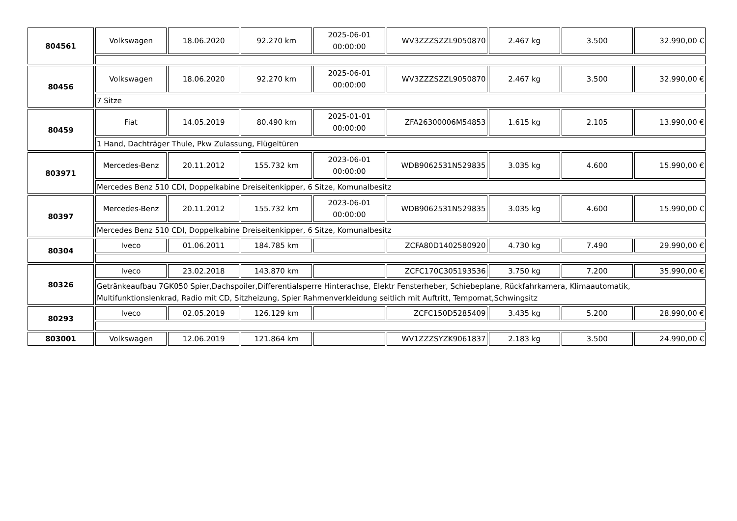| 804561 | Volkswagen | 18.06.2020 | 92.270 km | 2025-06-01 00:00:00 | WV3ZZZSZZL9050870 | 2.467 kg | 3.500 | 32.990,00 € |
| 80456 | Volkswagen | 18.06.2020 | 92.270 km | 2025-06-01 00:00:00 | WV3ZZZSZZL9050870 | 2.467 kg | 3.500 | 32.990,00 € |
| | 7 Sitze | | | | | | | |
| 80459 | Fiat | 14.05.2019 | 80.490 km | 2025-01-01 00:00:00 | ZFA26300006M54853 | 1.615 kg | 2.105 | 13.990,00 € |
| | 1 Hand, Dachträger Thule, Pkw Zulassung, Flügeltüren | | | | | | | |
| 803971 | Mercedes-Benz | 20.11.2012 | 155.732 km | 2023-06-01 00:00:00 | WDB9062531N529835 | 3.035 kg | 4.600 | 15.990,00 € |
| | Mercedes Benz 510 CDI, Doppelkabine Dreiseitenkipper, 6 Sitze, Komunalbesitz | | | | | | | |
| 80397 | Mercedes-Benz | 20.11.2012 | 155.732 km | 2023-06-01 00:00:00 | WDB9062531N529835 | 3.035 kg | 4.600 | 15.990,00 € |
| | Mercedes Benz 510 CDI, Doppelkabine Dreiseitenkipper, 6 Sitze, Komunalbesitz | | | | | | | |
| 80304 | Iveco | 01.06.2011 | 184.785 km | | ZCFA80D1402580920 | 4.730 kg | 7.490 | 29.990,00 € |
| 80326 | Iveco | 23.02.2018 | 143.870 km | | ZCFC170C305193536 | 3.750 kg | 7.200 | 35.990,00 € |
| | Getränkeaufbau 7GK050 Spier,Dachspoiler,Differentialsperre Hinterachse, Elektr Fensterheber, Schiebeplane, Rückfahrkamera, Klimaautomatik, Multifunktionslenkrad, Radio mit CD, Sitzheizung, Spier Rahmenverkleidung seitlich mit Auftritt, Tempomat,Schwingsitz | | | | | | | |
| 80293 | Iveco | 02.05.2019 | 126.129 km | | ZCFC150D5285409 | 3.435 kg | 5.200 | 28.990,00 € |
| 803001 | Volkswagen | 12.06.2019 | 121.864 km | | WV1ZZZSYZK9061837 | 2.183 kg | 3.500 | 24.990,00 € |